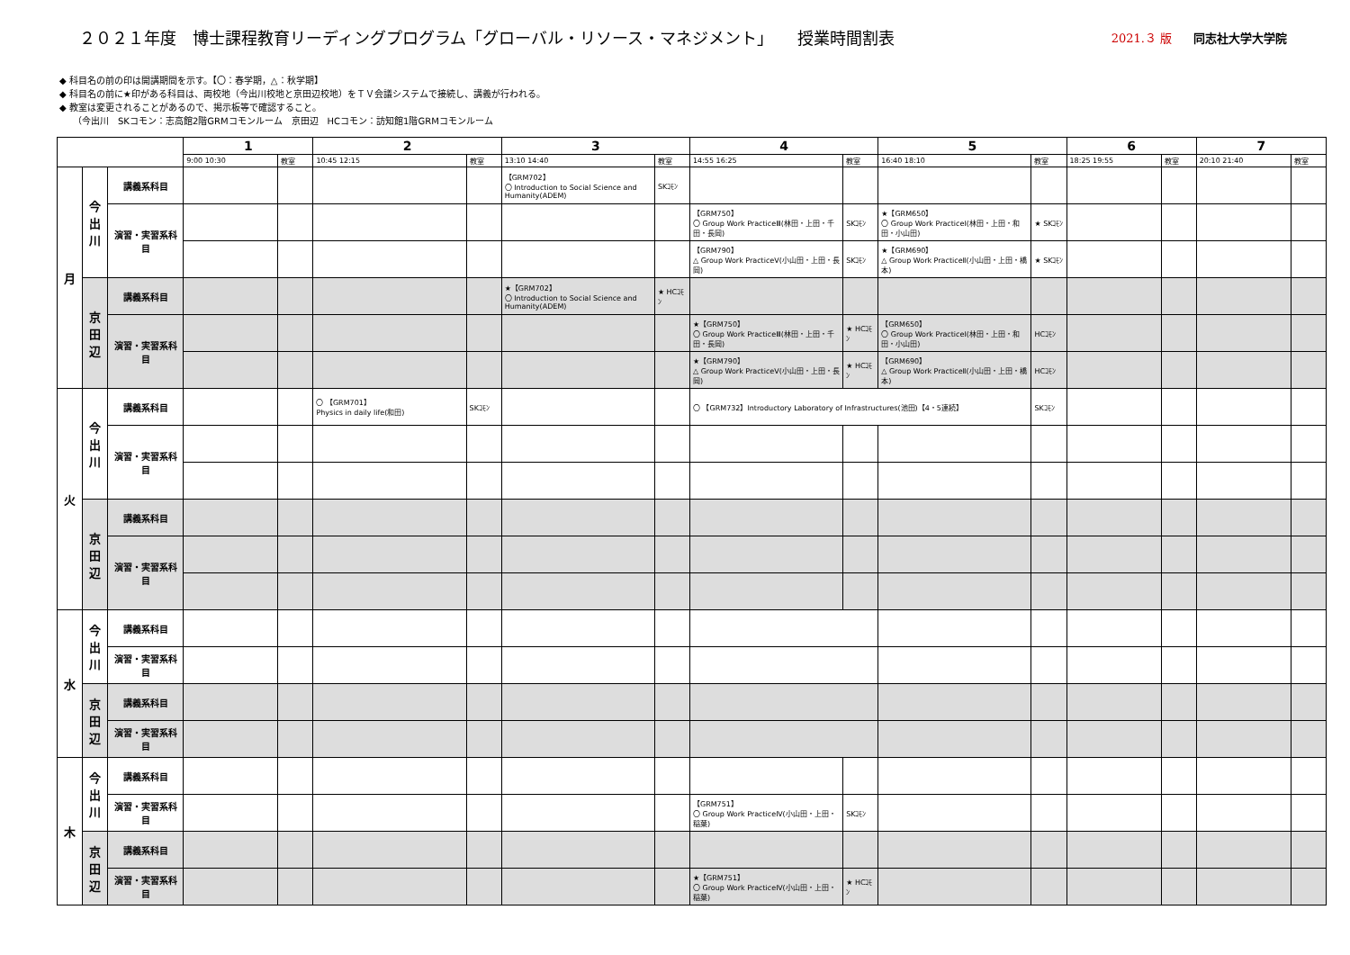２０２１年度　博士課程教育リーディングプログラム「グローバル・リソース・マネジメント」　　授業時間割表
2021.３ 版 同志社大学大学院
◆ 科目名の前の印は開講期間を示す。【〇：春学期，△：秋学期】
◆ 科目名の前に★印がある科目は、両校地（今出川校地と京田辺校地）をＴＶ会議システムで接続し、講義が行われる。
◆ 教室は変更されることがあるので、掲示板等で確認すること。
　　（今出川　SKコモン：志高館2階GRMコモンルーム　京田辺　HCコモン：訪知館1階GRMコモンルーム
| | | | 1 | | 2 | | 3 | | 4 | | 5 | | 6 | | 7 | |
| --- | --- | --- | --- | --- | --- | --- | --- | --- | --- | --- | --- | --- | --- | --- | --- | --- |
| | | | 9:00 10:30 | 教室 | 10:45 12:15 | 教室 | 13:10 14:40 | 教室 | 14:55 16:25 | 教室 | 16:40 18:10 | 教室 | 18:25 19:55 | 教室 | 20:10 21:40 | 教室 |
| 月 | 今出川 | 講義系科目 | | | | | 【GRM702】 〇 Introduction to Social Science and Humanity(ADEM) | SKｺﾓﾝ | | | | | | | | |
| | | 演習・実習系科目 | | | | | | | 【GRM750】 〇 Group Work PracticeⅢ(林田・上田・千田・長岡) | SKｺﾓﾝ | ★【GRM650】 〇 Group Work PracticeⅠ(林田・上田・和田・小山田) | ★ SKｺﾓﾝ | | | | |
| | | | | | | | | | 【GRM790】 △ Group Work PracticeⅤ(小山田・上田・長岡) | SKｺﾓﾝ | ★【GRM690】 △ Group Work PracticeⅡ(小山田・上田・橋本) | ★ SKｺﾓﾝ | | | | |
| | 京田辺 | 講義系科目 | | | | | ★【GRM702】 〇 Introduction to Social Science and Humanity(ADEM) | ★ HCｺﾓﾝ | | | | | | | | |
| | | 演習・実習系科目 | | | | | | | ★【GRM750】 〇 Group Work PracticeⅢ(林田・上田・千田・長岡) | ★ HCｺﾓﾝ | 【GRM650】 〇 Group Work PracticeⅠ(林田・上田・和田・小山田) | HCｺﾓﾝ | | | | |
| | | | | | | | | | ★【GRM790】 △ Group Work PracticeⅤ(小山田・上田・長岡) | ★ HCｺﾓﾝ | 【GRM690】 △ Group Work PracticeⅡ(小山田・上田・橋本) | HCｺﾓﾝ | | | | |
| 火 | 今出川 | 講義系科目 | | | 〇 【GRM701】 Physics in daily life(和田) | SKｺﾓﾝ | | | 〇 【GRM732】Introductory Laboratory of Infrastructures(池田)【4・5連続】 | | | SKｺﾓﾝ | | | | |
| | | 演習・実習系科目 | | | | | | | | | | | | | | |
| | 京田辺 | 講義系科目 | | | | | | | | | | | | | | |
| | | 演習・実習系科目 | | | | | | | | | | | | | | |
| 水 | 今出川 | 講義系科目 | | | | | | | | | | | | | | |
| | | 演習・実習系科目 | | | | | | | | | | | | | | |
| | 京田辺 | 講義系科目 | | | | | | | | | | | | | | |
| | | 演習・実習系科目 | | | | | | | | | | | | | | |
| 木 | 今出川 | 講義系科目 | | | | | | | | | | | | | | |
| | | 演習・実習系科目 | | | | | | | 【GRM751】 〇 Group Work PracticeⅣ(小山田・上田・稲葉) | SKｺﾓﾝ | | | | | | |
| | 京田辺 | 講義系科目 | | | | | | | | | | | | | | |
| | | 演習・実習系科目 | | | | | | | ★【GRM751】 〇 Group Work PracticeⅣ(小山田・上田・稲葉) | ★ HCｺﾓﾝ | | | | | | |